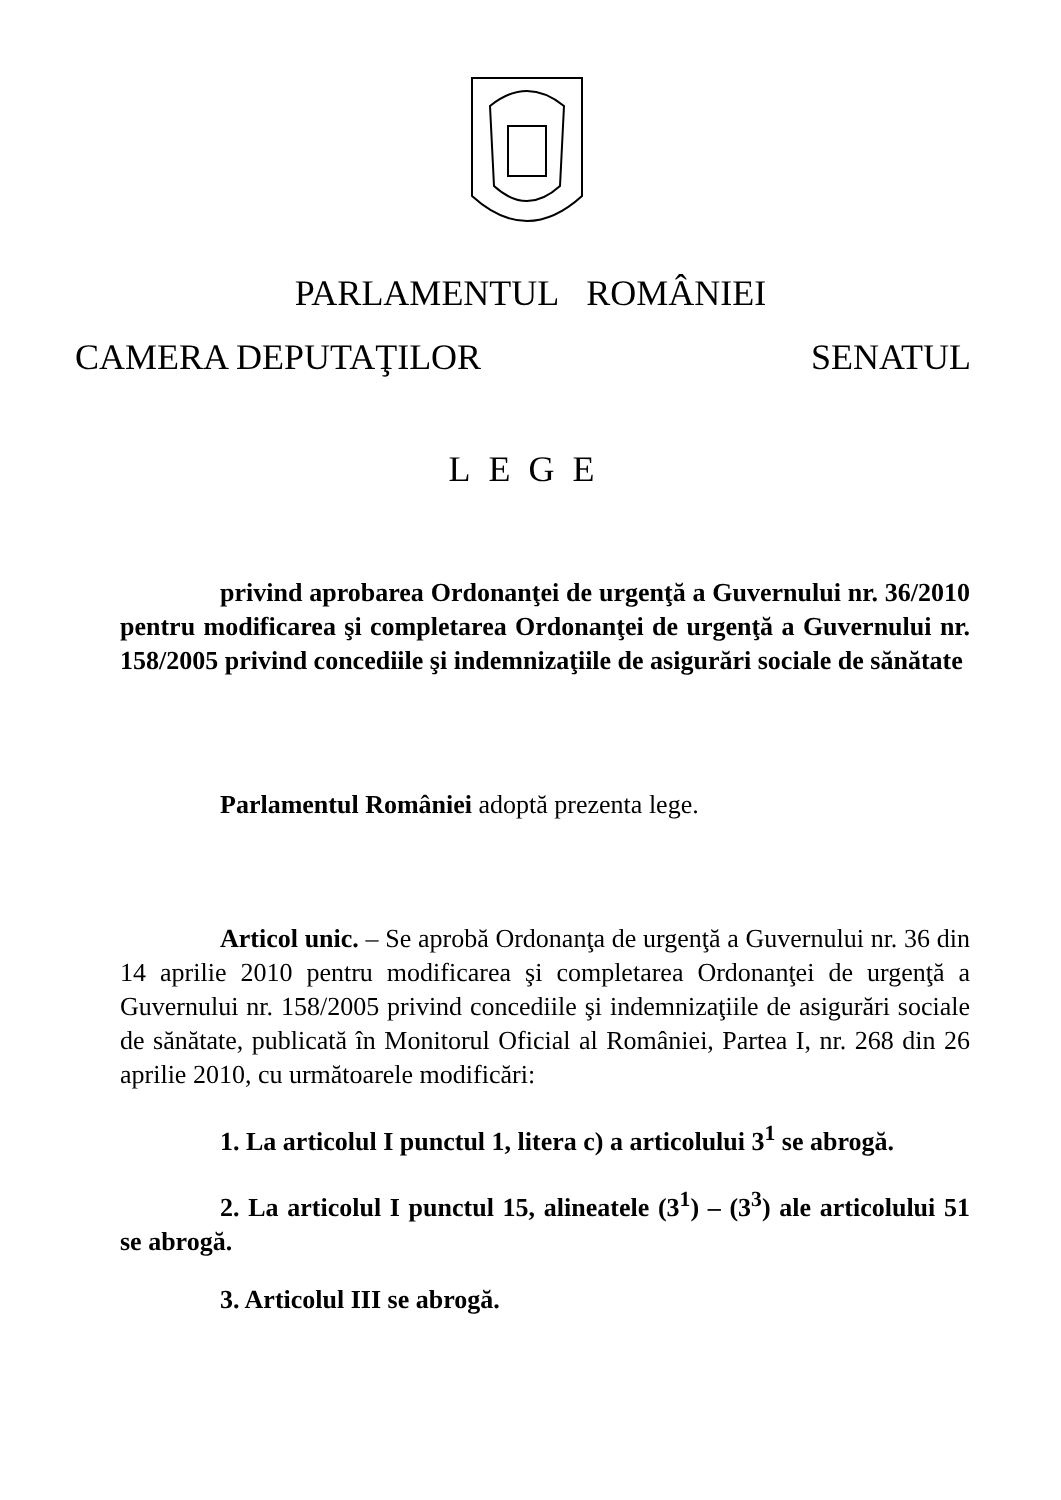PARLAMENTUL ROMÂNIEI
CAMERA DEPUTAŢILOR SENATUL
LEGE
privind aprobarea Ordonanţei de urgenţă a Guvernului nr. 36/2010 pentru modificarea şi completarea Ordonanţei de urgenţă a Guvernului nr. 158/2005 privind concediile şi indemnizaţiile de asigurări sociale de sănătate
Parlamentul României adoptă prezenta lege.
Articol unic. – Se aprobă Ordonanţa de urgenţă a Guvernului nr. 36 din 14 aprilie 2010 pentru modificarea şi completarea Ordonanţei de urgenţă a Guvernului nr. 158/2005 privind concediile şi indemnizaţiile de asigurări sociale de sănătate, publicată în Monitorul Oficial al României, Partea I, nr. 268 din 26 aprilie 2010, cu următoarele modificări:
1. La articolul I punctul 1, litera c) a articolului 3<sup>1</sup> se abrogă.
2. La articolul I punctul 15, alineatele (3<sup>1</sup>) – (3<sup>3</sup>) ale articolului 51 se abrogă.
3. Articolul III se abrogă.